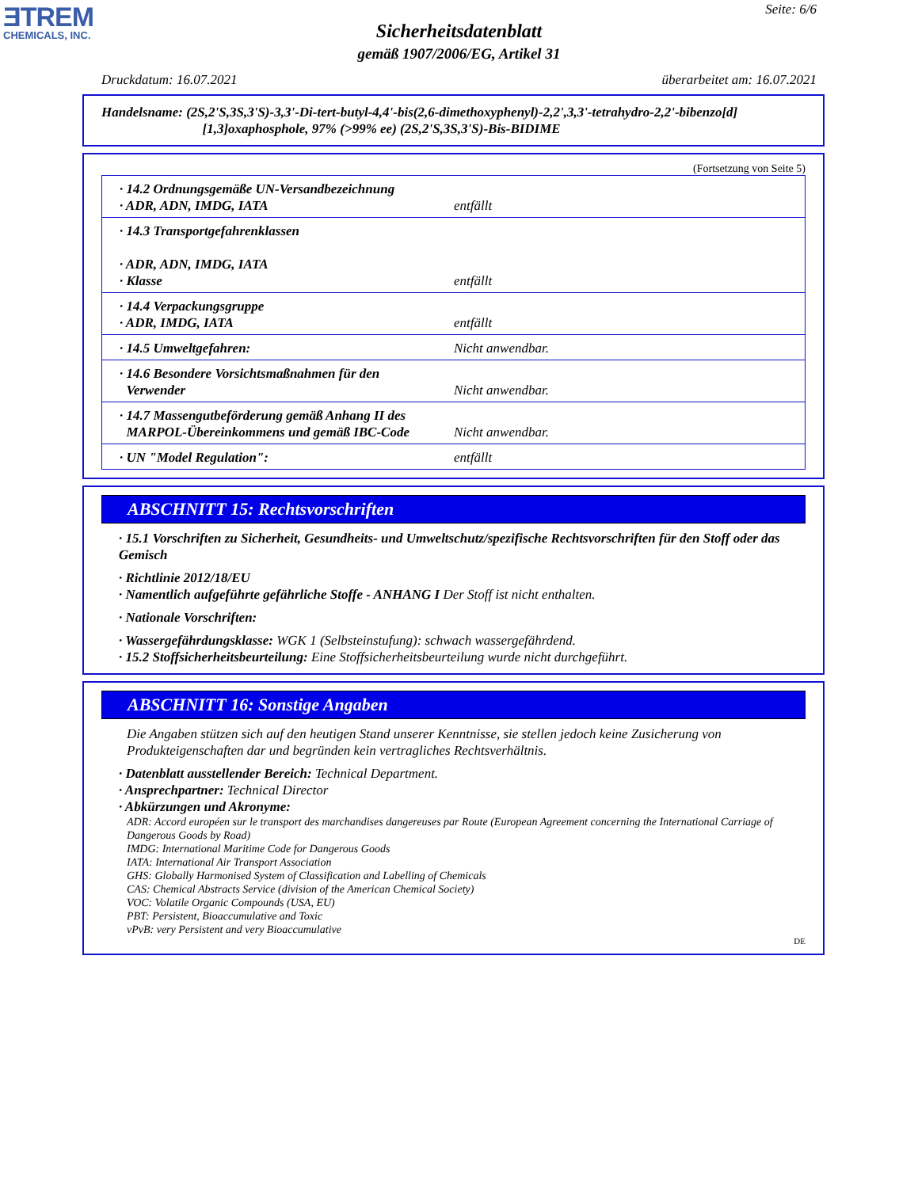ƎTREM
CHEMICALS, INC.
Seite: 6/6
Sicherheitsdatenblatt
gemäß 1907/2006/EG, Artikel 31
Druckdatum: 16.07.2021 überarbeitet am: 16.07.2021
Handelsname: (2S,2'S,3S,3'S)-3,3'-Di-tert-butyl-4,4'-bis(2,6-dimethoxyphenyl)-2,2',3,3'-tetrahydro-2,2'-bibenzo[d]
[1,3]oxaphosphole, 97% (>99% ee) (2S,2'S,3S,3'S)-Bis-BIDIME
(Fortsetzung von Seite 5)
| · 14.2 Ordnungsgemäße UN-Versandbezeichnung · ADR, ADN, IMDG, IATA | entfällt |
| · 14.3 Transportgefahrenklassen · ADR, ADN, IMDG, IATA · Klasse | entfällt |
| · 14.4 Verpackungsgruppe · ADR, IMDG, IATA | entfällt |
| · 14.5 Umweltgefahren: | Nicht anwendbar. |
| · 14.6 Besondere Vorsichtsmaßnahmen für den Verwender | Nicht anwendbar. |
| · 14.7 Massengutbeförderung gemäß Anhang II des MARPOL-Übereinkommens und gemäß IBC-Code | Nicht anwendbar. |
| · UN "Model Regulation": | entfällt |
ABSCHNITT 15: Rechtsvorschriften
· 15.1 Vorschriften zu Sicherheit, Gesundheits- und Umweltschutz/spezifische Rechtsvorschriften für den Stoff oder das Gemisch
· Richtlinie 2012/18/EU
· Namentlich aufgeführte gefährliche Stoffe - ANHANG I Der Stoff ist nicht enthalten.
· Nationale Vorschriften:
· Wassergefährdungsklasse: WGK 1 (Selbsteinstufung): schwach wassergefährdend.
· 15.2 Stoffsicherheitsbeurteilung: Eine Stoffsicherheitsbeurteilung wurde nicht durchgeführt.
ABSCHNITT 16: Sonstige Angaben
Die Angaben stützen sich auf den heutigen Stand unserer Kenntnisse, sie stellen jedoch keine Zusicherung von Produkteigenschaften dar und begründen kein vertragliches Rechtsverhältnis.
· Datenblatt ausstellender Bereich: Technical Department.
· Ansprechpartner: Technical Director
· Abkürzungen und Akronyme:
ADR: Accord européen sur le transport des marchandises dangereuses par Route (European Agreement concerning the International Carriage of Dangerous Goods by Road)
IMDG: International Maritime Code for Dangerous Goods
IATA: International Air Transport Association
GHS: Globally Harmonised System of Classification and Labelling of Chemicals
CAS: Chemical Abstracts Service (division of the American Chemical Society)
VOC: Volatile Organic Compounds (USA, EU)
PBT: Persistent, Bioaccumulative and Toxic
vPvB: very Persistent and very Bioaccumulative
DE